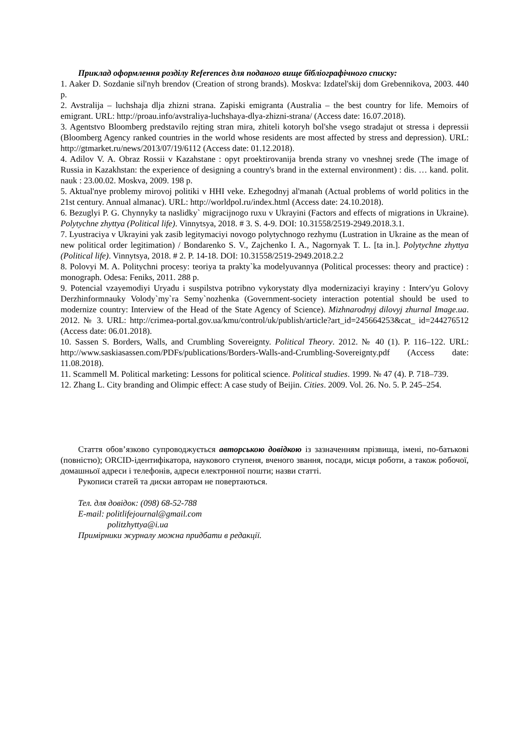Приклад оформлення розділу References для поданого вище бібліографічного списку:
1. Aaker D. Sozdanie sil'nyh brendov (Creation of strong brands). Moskva: Izdatel'skij dom Grebennikova, 2003. 440 p.
2. Avstralija – luchshaja dlja zhizni strana. Zapiski emigranta (Australia – the best country for life. Memoirs of emigrant. URL: http://proau.info/avstraliya-luchshaya-dlya-zhizni-strana/ (Access date: 16.07.2018).
3. Agentstvo Bloomberg predstavilo rejting stran mira, zhiteli kotoryh bol'she vsego stradajut ot stressa i depressii (Bloomberg Agency ranked countries in the world whose residents are most affected by stress and depression). URL: http://gtmarket.ru/news/2013/07/19/6112 (Access date: 01.12.2018).
4. Adilov V. A. Obraz Rossii v Kazahstane : opyt proektirovanija brenda strany vo vneshnej srede (The image of Russia in Kazakhstan: the experience of designing a country's brand in the external environment) : dis. … kand. polit. nauk : 23.00.02. Moskva, 2009. 198 p.
5. Aktual'nye problemy mirovoj politiki v HHI veke. Ezhegodnyj al'manah (Actual problems of world politics in the 21st century. Annual almanac). URL: http://worldpol.ru/index.html (Access date: 24.10.2018).
6. Bezuglyi P. G. Chynnyky ta naslidky` migracijnogo ruxu v Ukrayini (Factors and effects of migrations in Ukraine). Polytychne zhyttya (Political life). Vinnytsya, 2018. # 3. S. 4-9. DOI: 10.31558/2519-2949.2018.3.1.
7. Lyustraciya v Ukrayini yak zasib legitymaciyi novogo polytychnogo rezhymu (Lustration in Ukraine as the mean of new political order legitimation) / Bondarenko S. V., Zajchenko I. A., Nagornyak T. L. [ta in.]. Polytychne zhyttya (Political life). Vinnytsya, 2018. # 2. P. 14-18. DOI: 10.31558/2519-2949.2018.2.2
8. Polovyi M. A. Politychni procesy: teoriya ta prakty`ka modelyuvannya (Political processes: theory and practice) : monograph. Odesa: Feniks, 2011. 288 p.
9. Potencial vzayemodiyi Uryadu i suspilstva potribno vykorystaty dlya modernizaciyi krayiny : Interv'yu Golovy Derzhinformnauky Volody`my`ra Semy`nozhenka (Government-society interaction potential should be used to modernize country: Interview of the Head of the State Agency of Science). Mizhnarodnyj dilovyj zhurnal Image.ua. 2012. № 3. URL: http://crimea-portal.gov.ua/kmu/control/uk/publish/article?art_id=245664253&cat_ id=244276512 (Access date: 06.01.2018).
10. Sassen S. Borders, Walls, and Crumbling Sovereignty. Political Theory. 2012. № 40 (1). P. 116–122. URL: http://www.saskiasassen.com/PDFs/publications/Borders-Walls-and-Crumbling-Sovereignty.pdf (Access date: 11.08.2018).
11. Scammell M. Political marketing: Lessons for political science. Political studies. 1999. № 47 (4). P. 718–739.
12. Zhang L. City branding and Olimpic effect: A case study of Beijin. Cities. 2009. Vol. 26. No. 5. P. 245–254.
Стаття обов’язково супроводжується авторською довідкою із зазначенням прізвища, імені, по-батькові (повністю); ORCID-ідентифікатора, наукового ступеня, вченого звання, посади, місця роботи, а також робочої, домашньої адреси і телефонів, адреси електронної пошти; назви статті.
Рукописи статей та диски авторам не повертаються.
Тел. для довідок: (098) 68-52-788
E-mail: politlifejournal@gmail.com
politzhyttya@i.ua
Примірники журналу можна придбати в редакції.